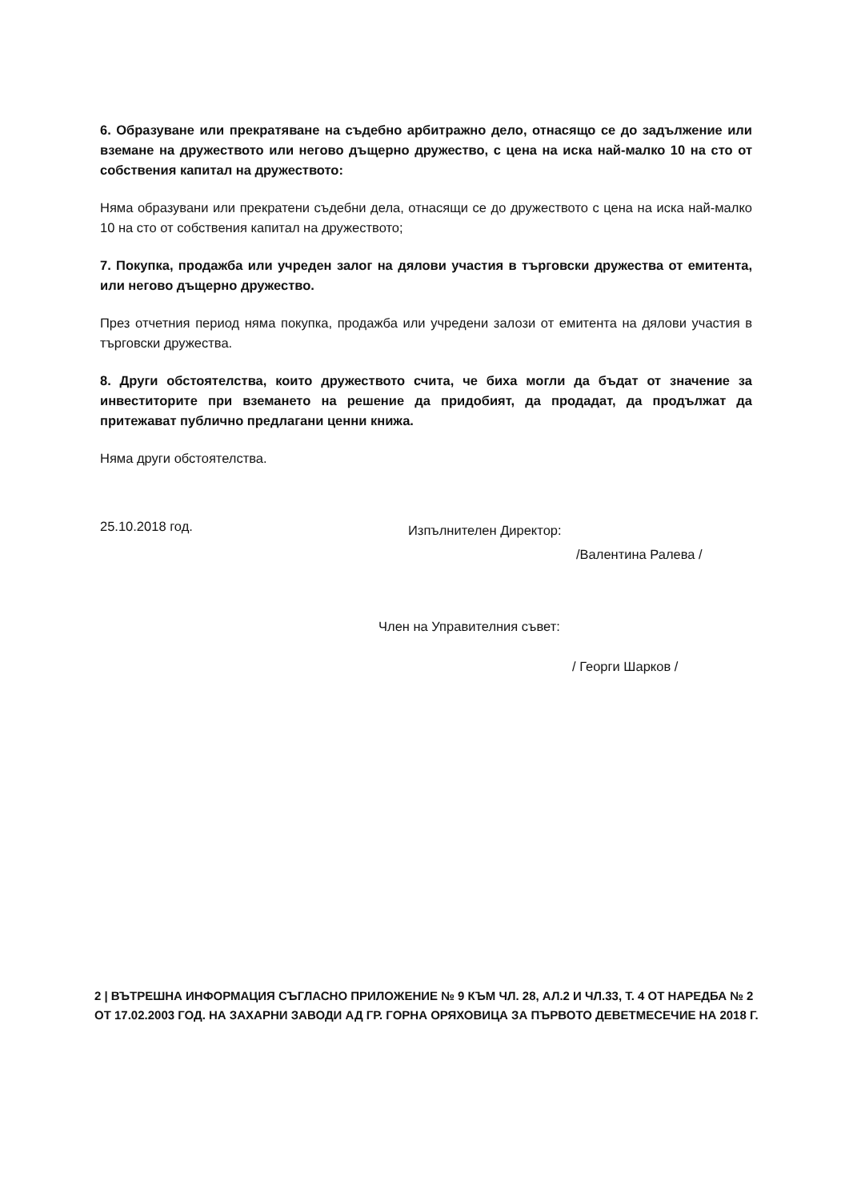6. Образуване или прекратяване на съдебно арбитражно дело, отнасящо се до задължение или вземане на дружеството или негово дъщерно дружество, с цена на иска най-малко 10 на сто от собствения капитал на дружеството:
Няма образувани или прекратени съдебни дела, отнасящи се до дружеството с цена на иска най-малко 10 на сто от собствения капитал на дружеството;
7. Покупка, продажба или учреден залог на дялови участия в търговски дружества от емитента, или негово дъщерно дружество.
През отчетния период няма покупка, продажба или учредени залози от емитента на дялови участия в търговски дружества.
8. Други обстоятелства, които дружеството счита, че биха могли да бъдат от значение за инвеститорите при вземането на решение да придобият, да продадат, да продължат да притежават публично предлагани ценни книжа.
Няма други обстоятелства.
25.10.2018 год. Изпълнителен Директор:
/Валентина Ралева /
Член на Управителния съвет:
/ Георги Шарков /
2 | ВЪТРЕШНА ИНФОРМАЦИЯ СЪГЛАСНО ПРИЛОЖЕНИЕ № 9 КЪМ ЧЛ. 28, АЛ.2 И ЧЛ.33, Т. 4 ОТ НАРЕДБА № 2 ОТ 17.02.2003 ГОД. НА ЗАХАРНИ ЗАВОДИ АД ГР. ГОРНА ОРЯХОВИЦА ЗА ПЪРВОТО ДЕВЕТМЕСЕЧИЕ НА 2018 Г.